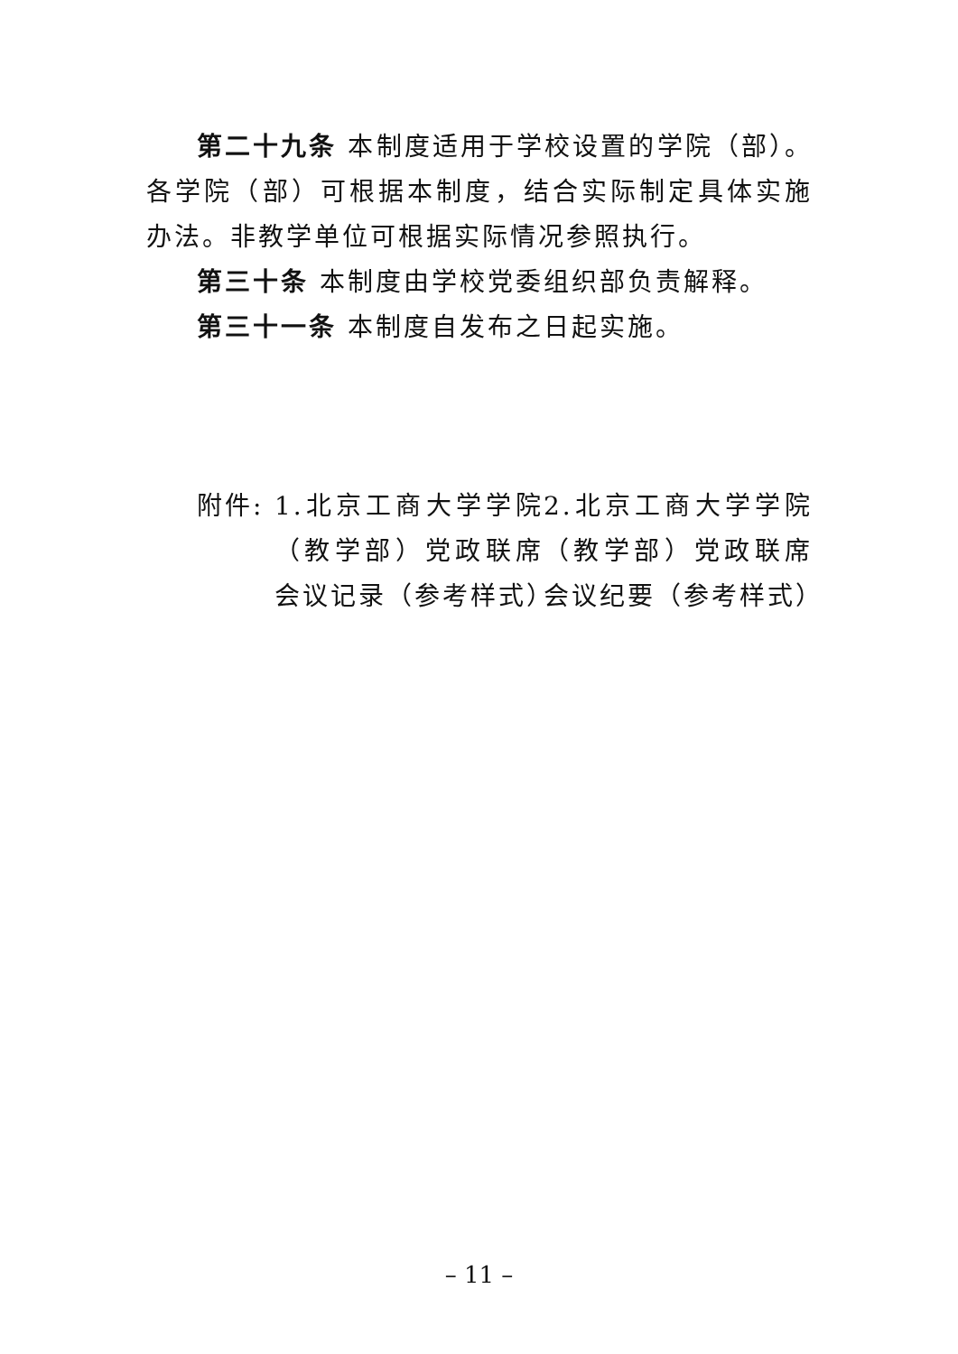第二十九条 本制度适用于学校设置的学院（部）。各学院（部）可根据本制度，结合实际制定具体实施办法。非教学单位可根据实际情况参照执行。
第三十条 本制度由学校党委组织部负责解释。
第三十一条 本制度自发布之日起实施。
附件: 1.北京工商大学学院（教学部）党政联席会议记录（参考样式）
2.北京工商大学学院（教学部）党政联席会议纪要（参考样式）
– 11 –